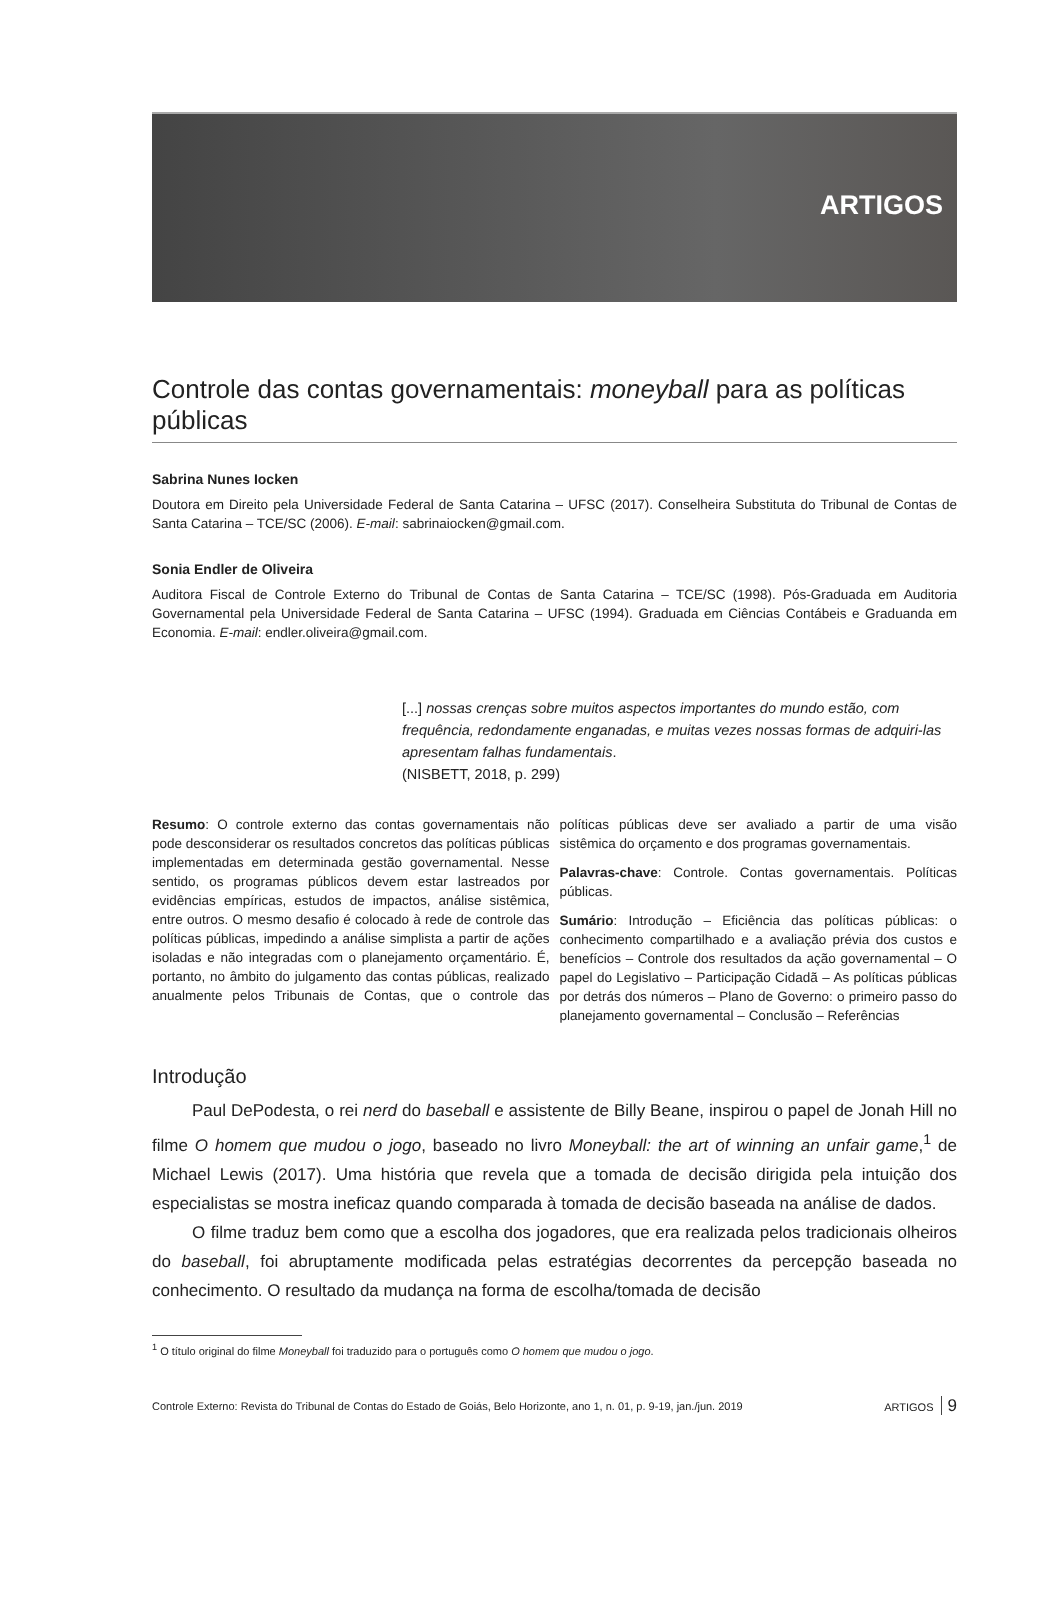ARTIGOS
Controle das contas governamentais: moneyball para as políticas públicas
Sabrina Nunes Iocken
Doutora em Direito pela Universidade Federal de Santa Catarina – UFSC (2017). Conselheira Substituta do Tribunal de Contas de Santa Catarina – TCE/SC (2006). E-mail: sabrinaiocken@gmail.com.
Sonia Endler de Oliveira
Auditora Fiscal de Controle Externo do Tribunal de Contas de Santa Catarina – TCE/SC (1998). Pós-Graduada em Auditoria Governamental pela Universidade Federal de Santa Catarina – UFSC (1994). Graduada em Ciências Contábeis e Graduanda em Economia. E-mail: endler.oliveira@gmail.com.
[...] nossas crenças sobre muitos aspectos importantes do mundo estão, com frequência, redondamente enganadas, e muitas vezes nossas formas de adquiri-las apresentam falhas fundamentais.
(NISBETT, 2018, p. 299)
Resumo: O controle externo das contas governamentais não pode desconsiderar os resultados concretos das políticas públicas implementadas em determinada gestão governamental. Nesse sentido, os programas públicos devem estar lastreados por evidências empíricas, estudos de impactos, análise sistêmica, entre outros. O mesmo desafio é colocado à rede de controle das políticas públicas, impedindo a análise simplista a partir de ações isoladas e não integradas com o planejamento orçamentário. É, portanto, no âmbito do julgamento das contas públicas, realizado anualmente pelos Tribunais de Contas, que o controle das políticas públicas deve ser avaliado a partir de uma visão sistêmica do orçamento e dos programas governamentais.
Palavras-chave: Controle. Contas governamentais. Políticas públicas.
Sumário: Introdução – Eficiência das políticas públicas: o conhecimento compartilhado e a avaliação prévia dos custos e benefícios – Controle dos resultados da ação governamental – O papel do Legislativo – Participação Cidadã – As políticas públicas por detrás dos números – Plano de Governo: o primeiro passo do planejamento governamental – Conclusão – Referências
Introdução
Paul DePodesta, o rei nerd do baseball e assistente de Billy Beane, inspirou o papel de Jonah Hill no filme O homem que mudou o jogo, baseado no livro Moneyball: the art of winning an unfair game,<sup>1</sup> de Michael Lewis (2017). Uma história que revela que a tomada de decisão dirigida pela intuição dos especialistas se mostra ineficaz quando comparada à tomada de decisão baseada na análise de dados.
O filme traduz bem como que a escolha dos jogadores, que era realizada pelos tradicionais olheiros do baseball, foi abruptamente modificada pelas estratégias decorrentes da percepção baseada no conhecimento. O resultado da mudança na forma de escolha/tomada de decisão
<sup>1</sup> O título original do filme Moneyball foi traduzido para o português como O homem que mudou o jogo.
Controle Externo: Revista do Tribunal de Contas do Estado de Goiás, Belo Horizonte, ano 1, n. 01, p. 9-19, jan./jun. 2019 ARTIGOS 9